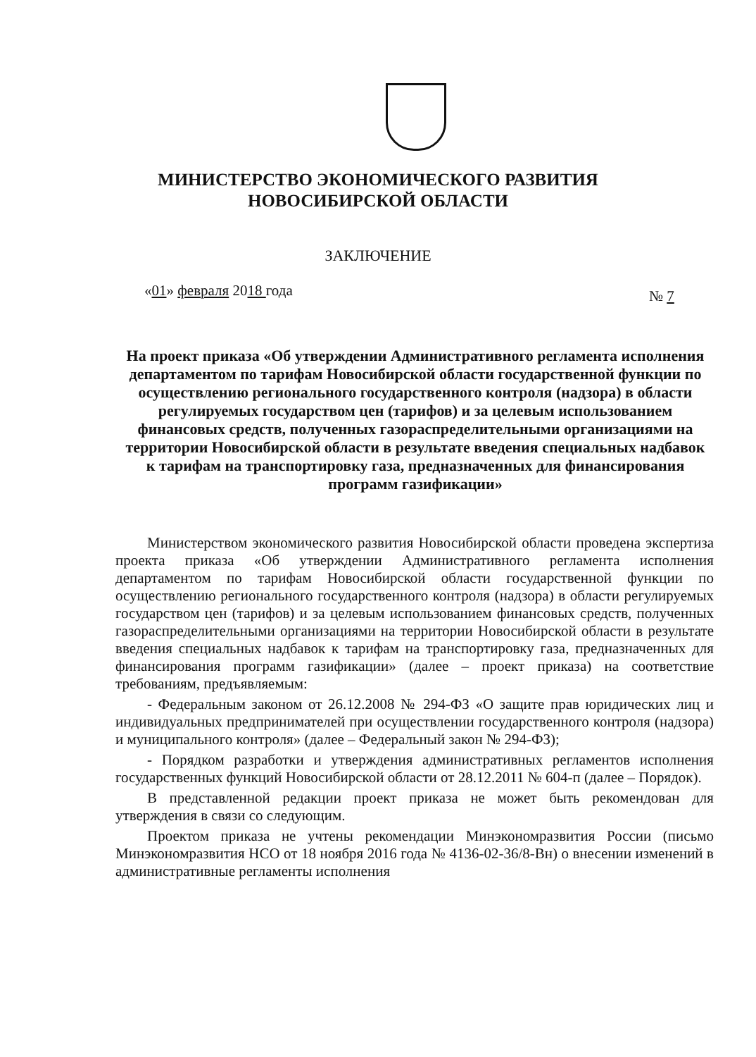МИНИСТЕРСТВО ЭКОНОМИЧЕСКОГО РАЗВИТИЯ
НОВОСИБИРСКОЙ ОБЛАСТИ
ЗАКЛЮЧЕНИЕ
«01» февраля 2018 года № 7
На проект приказа «Об утверждении Административного регламента исполнения департаментом по тарифам Новосибирской области государственной функции по осуществлению регионального государственного контроля (надзора) в области регулируемых государством цен (тарифов) и за целевым использованием финансовых средств, полученных газораспределительными организациями на территории Новосибирской области в результате введения специальных надбавок к тарифам на транспортировку газа, предназначенных для финансирования программ газификации»
Министерством экономического развития Новосибирской области проведена экспертиза проекта приказа «Об утверждении Административного регламента исполнения департаментом по тарифам Новосибирской области государственной функции по осуществлению регионального государственного контроля (надзора) в области регулируемых государством цен (тарифов) и за целевым использованием финансовых средств, полученных газораспределительными организациями на территории Новосибирской области в результате введения специальных надбавок к тарифам на транспортировку газа, предназначенных для финансирования программ газификации» (далее – проект приказа) на соответствие требованиям, предъявляемым:
- Федеральным законом от 26.12.2008 № 294-ФЗ «О защите прав юридических лиц и индивидуальных предпринимателей при осуществлении государственного контроля (надзора) и муниципального контроля» (далее – Федеральный закон № 294-ФЗ);
- Порядком разработки и утверждения административных регламентов исполнения государственных функций Новосибирской области от 28.12.2011 № 604-п (далее – Порядок).
В представленной редакции проект приказа не может быть рекомендован для утверждения в связи со следующим.
Проектом приказа не учтены рекомендации Минэкономразвития России (письмо Минэкономразвития НСО от 18 ноября 2016 года № 4136-02-36/8-Вн) о внесении изменений в административные регламенты исполнения